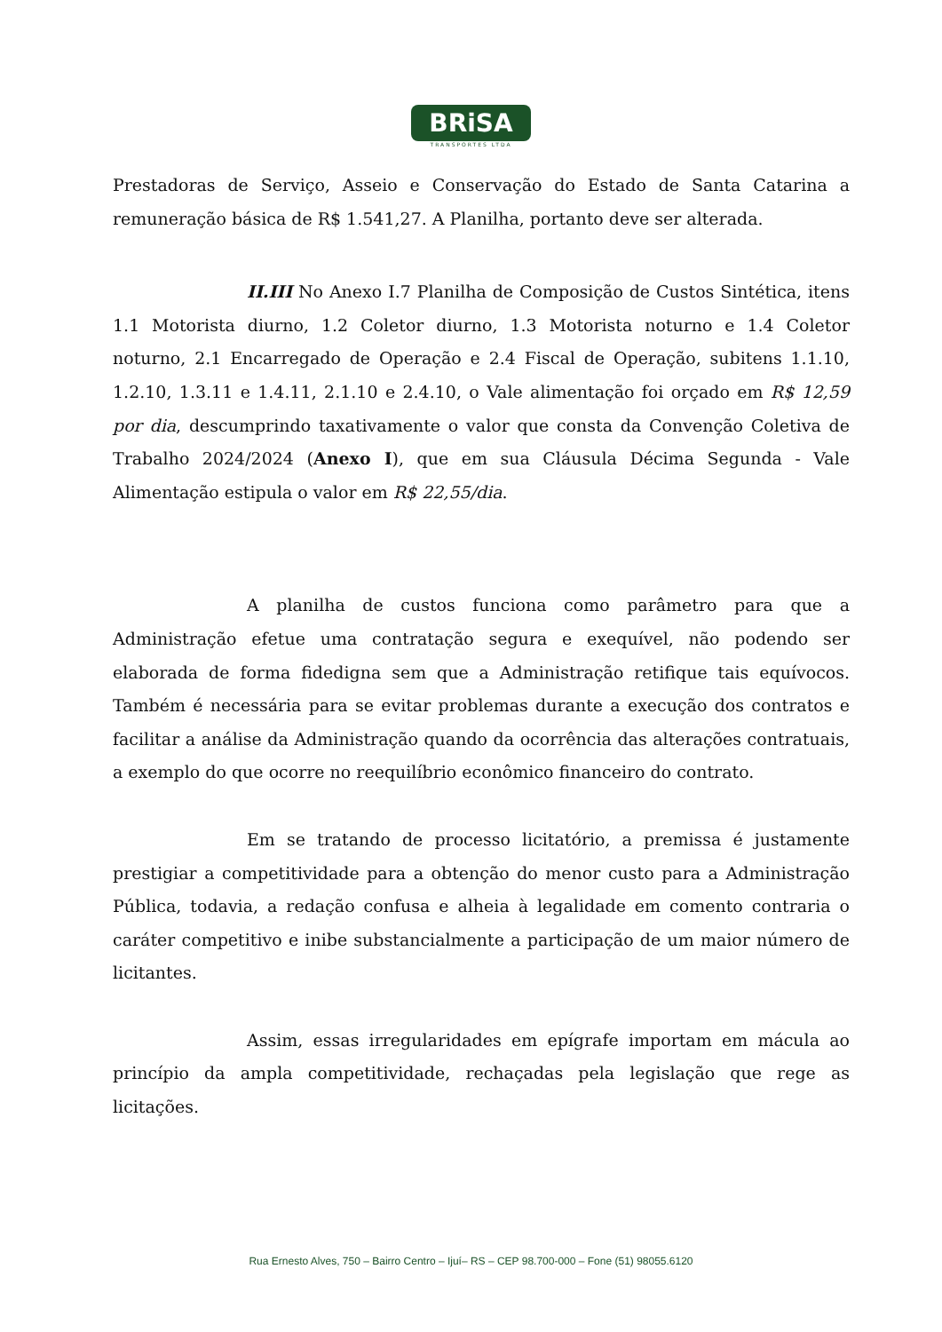BRiSA
TRANSPORTES LTDA
Prestadoras de Serviço, Asseio e Conservação do Estado de Santa Catarina a remuneração básica de R$ 1.541,27. A Planilha, portanto deve ser alterada.
II.III No Anexo I.7 Planilha de Composição de Custos Sintética, itens 1.1 Motorista diurno, 1.2 Coletor diurno, 1.3 Motorista noturno e 1.4 Coletor noturno, 2.1 Encarregado de Operação e 2.4 Fiscal de Operação, subitens 1.1.10, 1.2.10, 1.3.11 e 1.4.11, 2.1.10 e 2.4.10, o Vale alimentação foi orçado em R$ 12,59 por dia, descumprindo taxativamente o valor que consta da Convenção Coletiva de Trabalho 2024/2024 (Anexo I), que em sua Cláusula Décima Segunda - Vale Alimentação estipula o valor em R$ 22,55/dia.
A planilha de custos funciona como parâmetro para que a Administração efetue uma contratação segura e exequível, não podendo ser elaborada de forma fidedigna sem que a Administração retifique tais equívocos. Também é necessária para se evitar problemas durante a execução dos contratos e facilitar a análise da Administração quando da ocorrência das alterações contratuais, a exemplo do que ocorre no reequilíbrio econômico financeiro do contrato.
Em se tratando de processo licitatório, a premissa é justamente prestigiar a competitividade para a obtenção do menor custo para a Administração Pública, todavia, a redação confusa e alheia à legalidade em comento contraria o caráter competitivo e inibe substancialmente a participação de um maior número de licitantes.
Assim, essas irregularidades em epígrafe importam em mácula ao princípio da ampla competitividade, rechaçadas pela legislação que rege as licitações.
Rua Ernesto Alves, 750 – Bairro Centro – Ijuí– RS – CEP 98.700-000 – Fone (51) 98055.6120